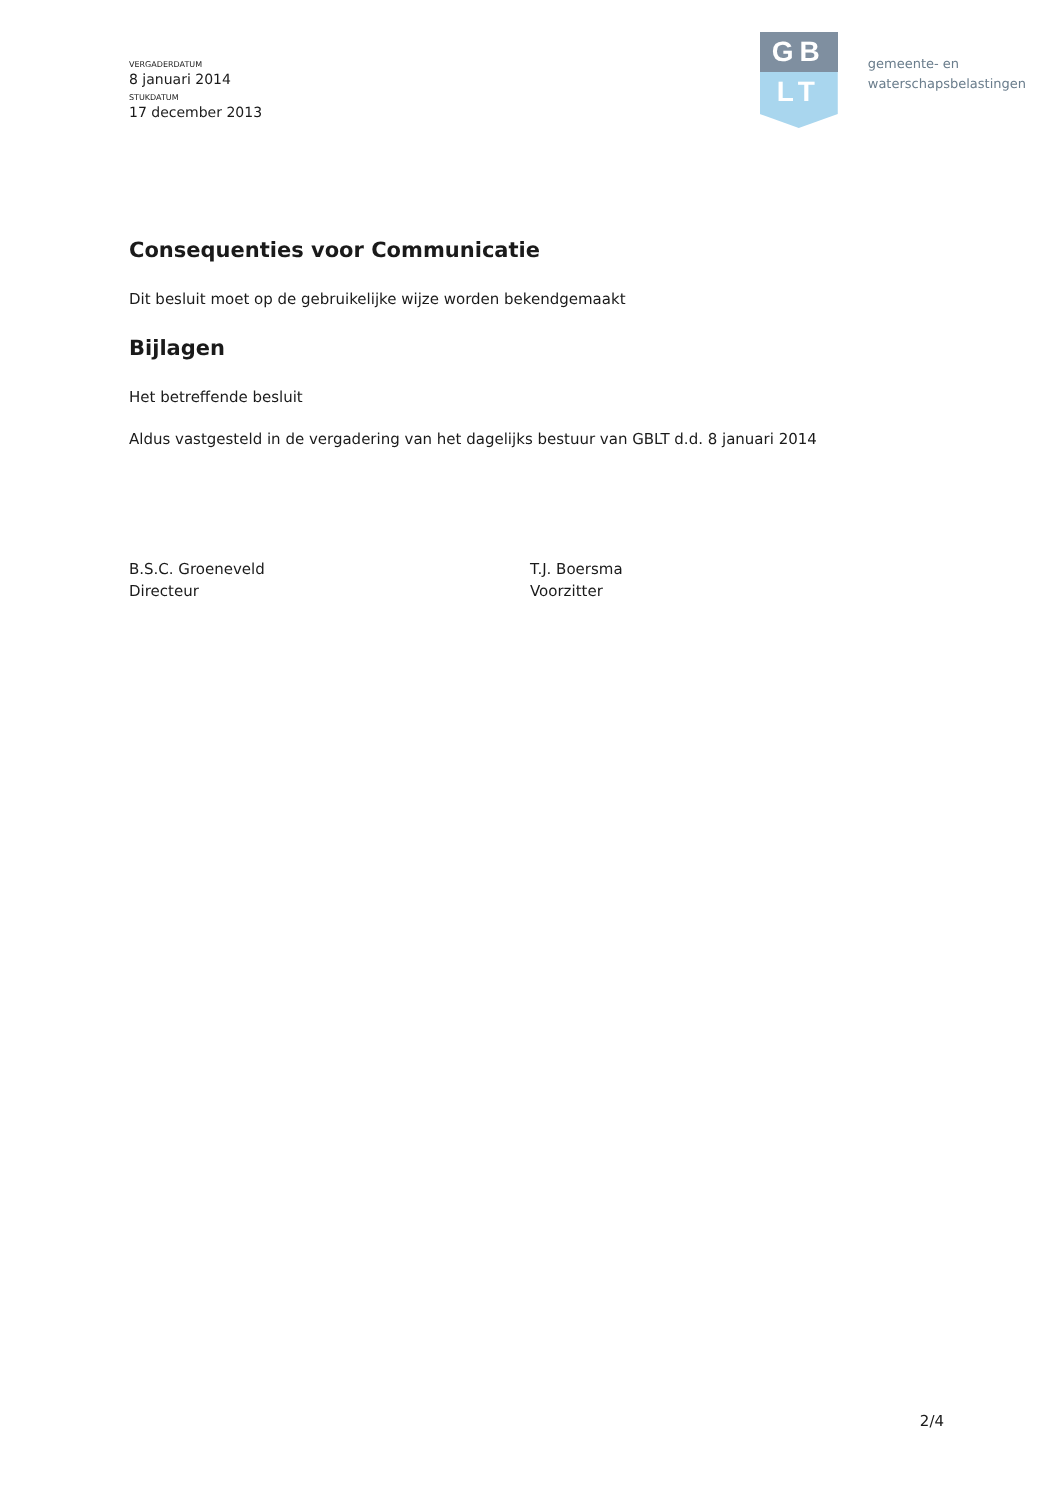VERGADERDATUM
8 januari 2014
STUKDATUM
17 december 2013
GB
LT
gemeente- en
waterschapsbelastingen
Consequenties voor Communicatie
Dit besluit moet op de gebruikelijke wijze worden bekendgemaakt
Bijlagen
Het betreffende besluit
Aldus vastgesteld in de vergadering van het dagelijks bestuur van GBLT d.d. 8 januari 2014
B.S.C. Groeneveld
Directeur
T.J. Boersma
Voorzitter
2/4